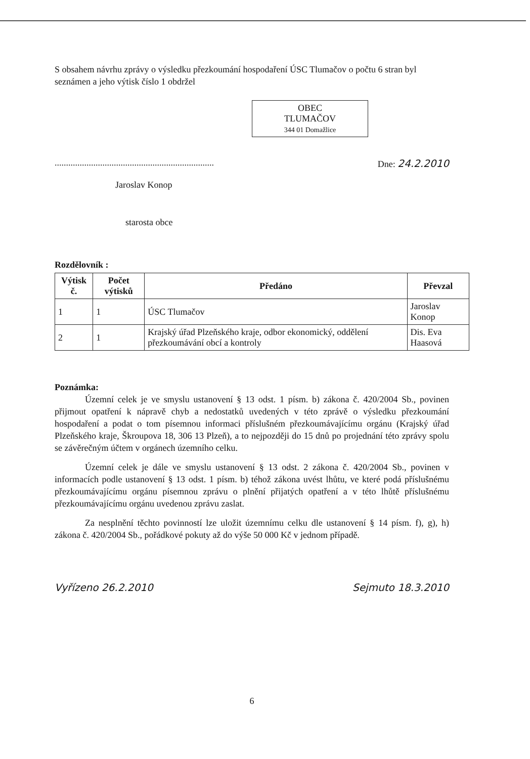S obsahem návrhu zprávy o výsledku přezkoumání hospodaření ÚSC Tlumačov o počtu 6 stran byl seznámen a jeho výtisk číslo 1 obdržel
OBEC
TLUMAČOV
344 01 Domažlice
......................................................................
Dne: 24.2.2010
Jaroslav Konop
starosta obce
Rozdělovník :
| Výtisk č. | Počet výtisků | Předáno | Převzal |
| --- | --- | --- | --- |
| 1 | 1 | ÚSC Tlumačov | Jaroslav Konop |
| 2 | 1 | Krajský úřad Plzeňského kraje, odbor ekonomický, oddělení přezkoumávání obcí a kontroly | Dis. Eva Haasová |
Poznámka:
Územní celek je ve smyslu ustanovení § 13 odst. 1 písm. b) zákona č. 420/2004 Sb., povinen přijmout opatření k nápravě chyb a nedostatků uvedených v této zprávě o výsledku přezkoumání hospodaření a podat o tom písemnou informaci příslušném přezkoumávajícímu orgánu (Krajský úřad Plzeňského kraje, Škroupova 18, 306 13 Plzeň), a to nejpozději do 15 dnů po projednání této zprávy spolu se závěrečným účtem v orgánech územního celku.
Územní celek je dále ve smyslu ustanovení § 13 odst. 2 zákona č. 420/2004 Sb., povinen v informacích podle ustanovení § 13 odst. 1 písm. b) téhož zákona uvést lhůtu, ve které podá příslušnému přezkoumávajícímu orgánu písemnou zprávu o plnění přijatých opatření a v této lhůtě příslušnému přezkoumávajícímu orgánu uvedenou zprávu zaslat.
Za nesplnění těchto povinností lze uložit územnímu celku dle ustanovení § 14 písm. f), g), h) zákona č. 420/2004 Sb., pořádkové pokuty až do výše 50 000 Kč v jednom případě.
Vyřízeno 26.2.2010 Sejmuto 18.3.2010
6